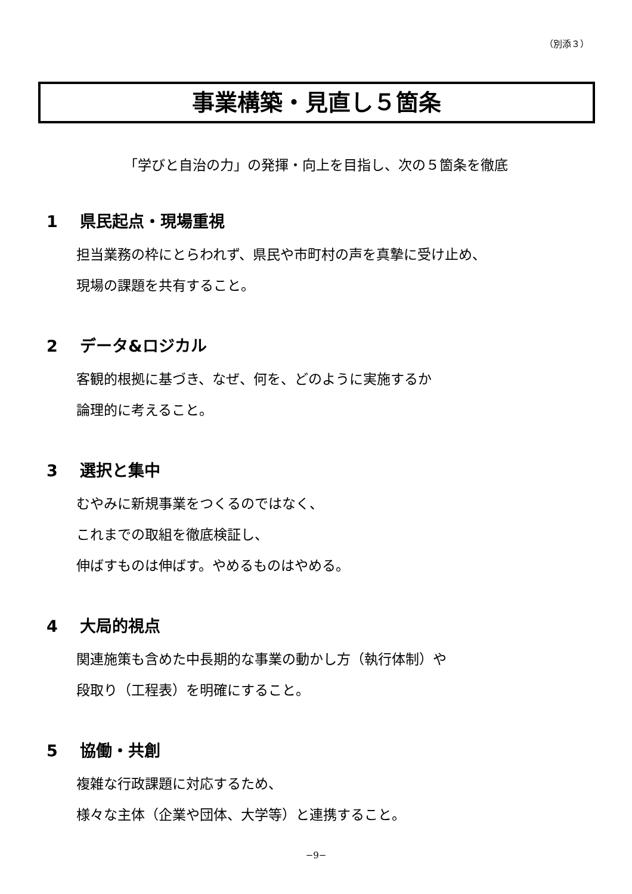（別添３）
事業構築・見直し５箇条
「学びと自治の力」の発揮・向上を目指し、次の５箇条を徹底
1 県民起点・現場重視
担当業務の枠にとらわれず、県民や市町村の声を真摯に受け止め、
現場の課題を共有すること。
2 データ&ロジカル
客観的根拠に基づき、なぜ、何を、どのように実施するか
論理的に考えること。
3 選択と集中
むやみに新規事業をつくるのではなく、
これまでの取組を徹底検証し、
伸ばすものは伸ばす。やめるものはやめる。
4 大局的視点
関連施策も含めた中長期的な事業の動かし方（執行体制）や
段取り（工程表）を明確にすること。
5 協働・共創
複雑な行政課題に対応するため、
様々な主体（企業や団体、大学等）と連携すること。
−9−